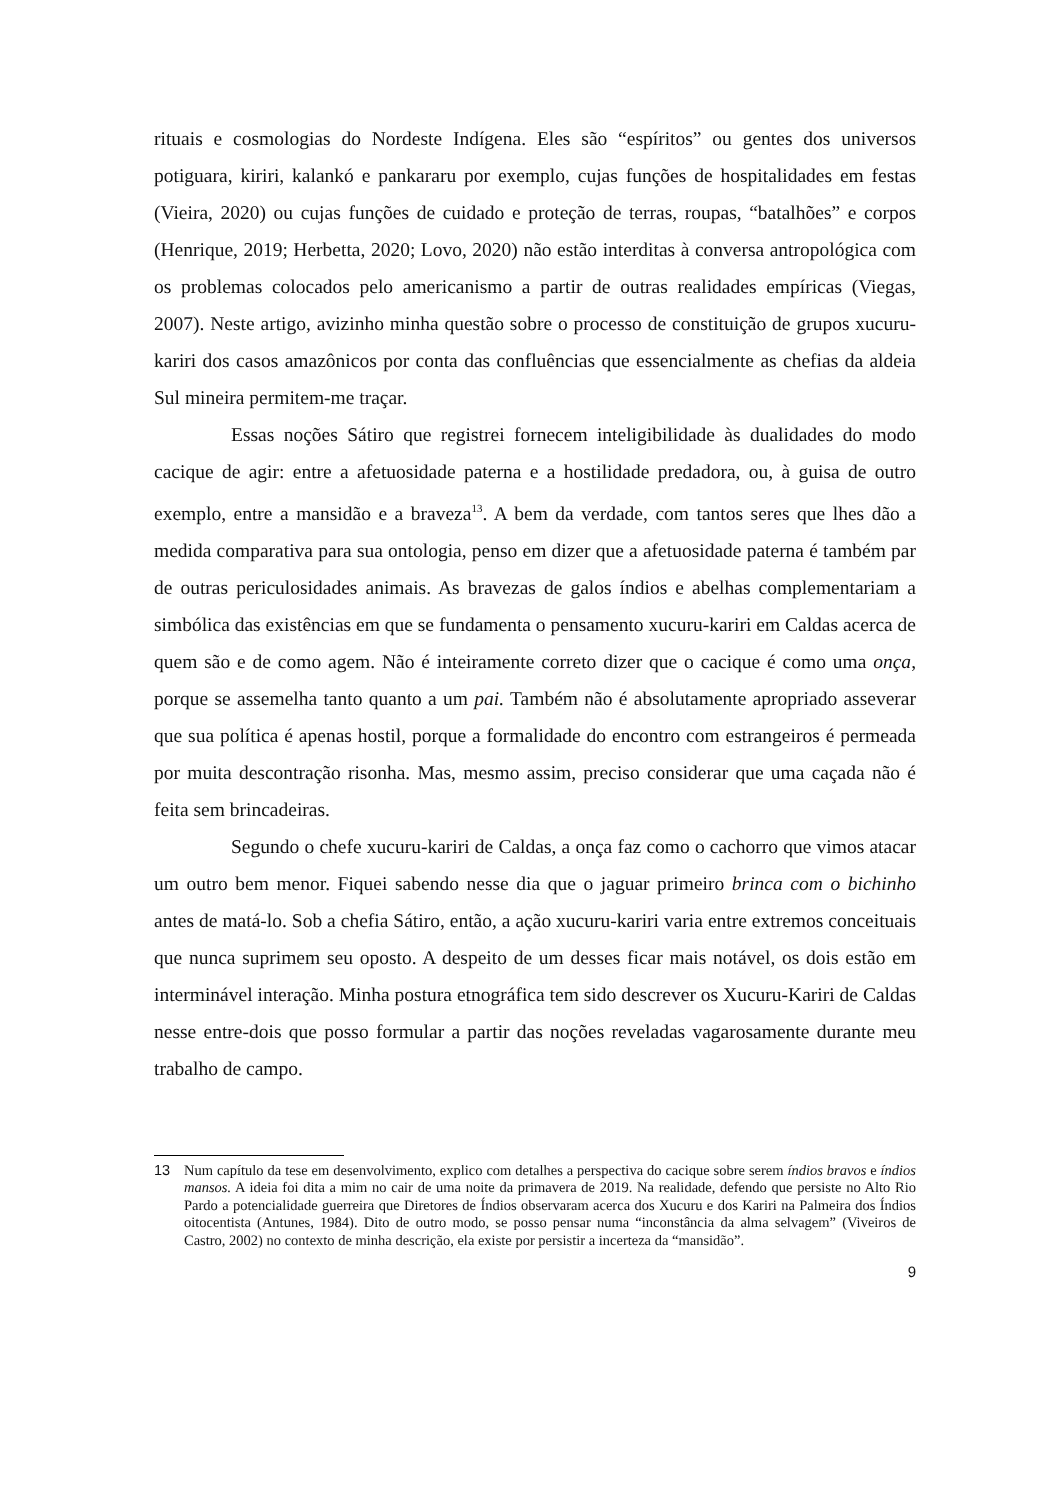rituais e cosmologias do Nordeste Indígena. Eles são “espíritos” ou gentes dos universos potiguara, kiriri, kalankó e pankararu por exemplo, cujas funções de hospitalidades em festas (Vieira, 2020) ou cujas funções de cuidado e proteção de terras, roupas, “batalhões” e corpos (Henrique, 2019; Herbetta, 2020; Lovo, 2020) não estão interditas à conversa antropológica com os problemas colocados pelo americanismo a partir de outras realidades empíricas (Viegas, 2007). Neste artigo, avizinho minha questão sobre o processo de constituição de grupos xucuru-kariri dos casos amazônicos por conta das confluências que essencialmente as chefias da aldeia Sul mineira permitem-me traçar.
Essas noções Sátiro que registrei fornecem inteligibilidade às dualidades do modo cacique de agir: entre a afetuosidade paterna e a hostilidade predadora, ou, à guisa de outro exemplo, entre a mansidão e a braveza<sup>13</sup>. A bem da verdade, com tantos seres que lhes dão a medida comparativa para sua ontologia, penso em dizer que a afetuosidade paterna é também par de outras periculosidades animais. As bravezas de galos índios e abelhas complementariam a simbólica das existências em que se fundamenta o pensamento xucuru-kariri em Caldas acerca de quem são e de como agem. Não é inteiramente correto dizer que o cacique é como uma onça, porque se assemelha tanto quanto a um pai. Também não é absolutamente apropriado asseverar que sua política é apenas hostil, porque a formalidade do encontro com estrangeiros é permeada por muita descontração risonha. Mas, mesmo assim, preciso considerar que uma caçada não é feita sem brincadeiras.
Segundo o chefe xucuru-kariri de Caldas, a onça faz como o cachorro que vimos atacar um outro bem menor. Fiquei sabendo nesse dia que o jaguar primeiro brinca com o bichinho antes de matá-lo. Sob a chefia Sátiro, então, a ação xucuru-kariri varia entre extremos conceituais que nunca suprimem seu oposto. A despeito de um desses ficar mais notável, os dois estão em interminável interação. Minha postura etnográfica tem sido descrever os Xucuru-Kariri de Caldas nesse entre-dois que posso formular a partir das noções reveladas vagarosamente durante meu trabalho de campo.
13 Num capítulo da tese em desenvolvimento, explico com detalhes a perspectiva do cacique sobre serem índios bravos e índios mansos. A ideia foi dita a mim no cair de uma noite da primavera de 2019. Na realidade, defendo que persiste no Alto Rio Pardo a potencialidade guerreira que Diretores de Índios observaram acerca dos Xucuru e dos Kariri na Palmeira dos Índios oitocentista (Antunes, 1984). Dito de outro modo, se posso pensar numa “inconstância da alma selvagem” (Viveiros de Castro, 2002) no contexto de minha descrição, ela existe por persistir a incerteza da “mansidão”.
9